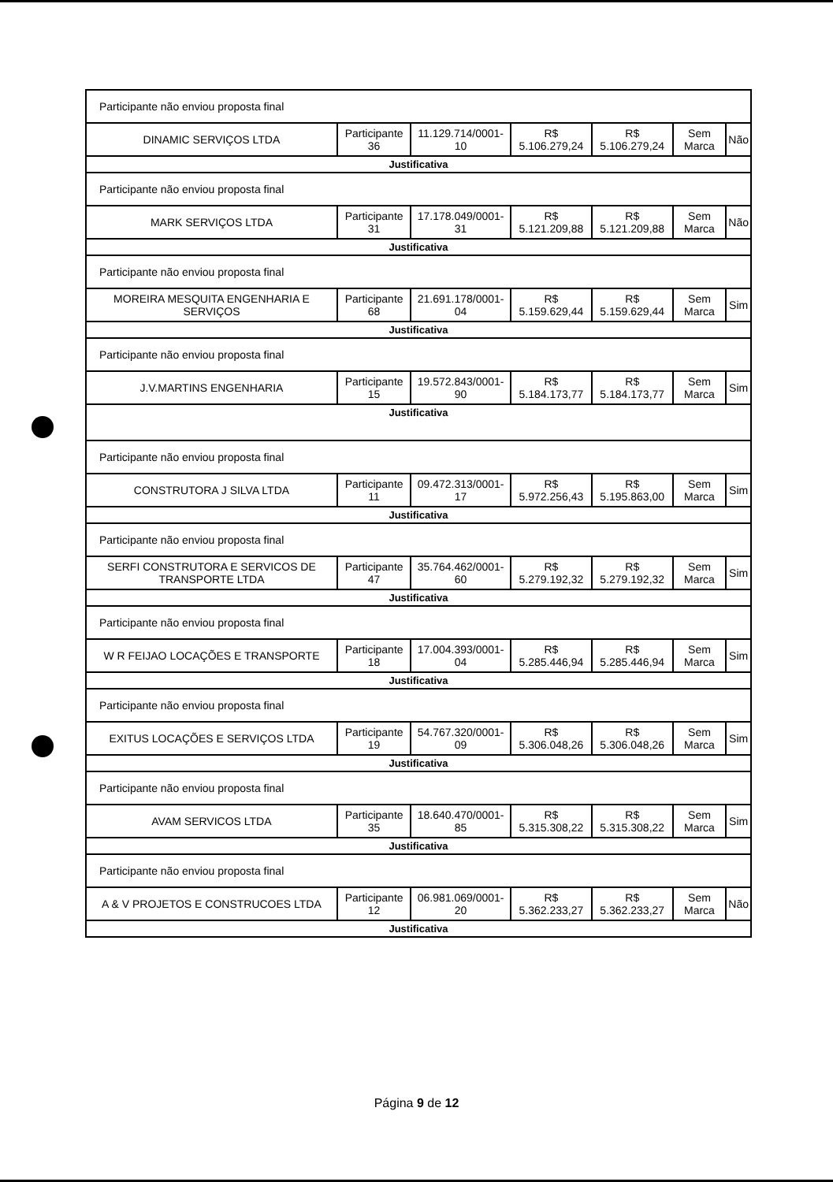| Participante não enviou proposta final | | | | | | |
| DINAMIC SERVIÇOS LTDA | Participante 36 | 11.129.714/0001-10 | R$ 5.106.279,24 | R$ 5.106.279,24 | Sem Marca | Não |
| Justificativa | | | | | | |
| Participante não enviou proposta final | | | | | | |
| MARK SERVIÇOS LTDA | Participante 31 | 17.178.049/0001-31 | R$ 5.121.209,88 | R$ 5.121.209,88 | Sem Marca | Não |
| Justificativa | | | | | | |
| Participante não enviou proposta final | | | | | | |
| MOREIRA MESQUITA ENGENHARIA E SERVIÇOS | Participante 68 | 21.691.178/0001-04 | R$ 5.159.629,44 | R$ 5.159.629,44 | Sem Marca | Sim |
| Justificativa | | | | | | |
| Participante não enviou proposta final | | | | | | |
| J.V.MARTINS ENGENHARIA | Participante 15 | 19.572.843/0001-90 | R$ 5.184.173,77 | R$ 5.184.173,77 | Sem Marca | Sim |
| Justificativa | | | | | | |
| Participante não enviou proposta final | | | | | | |
| CONSTRUTORA J SILVA LTDA | Participante 11 | 09.472.313/0001-17 | R$ 5.972.256,43 | R$ 5.195.863,00 | Sem Marca | Sim |
| Justificativa | | | | | | |
| Participante não enviou proposta final | | | | | | |
| SERFI CONSTRUTORA E SERVICOS DE TRANSPORTE LTDA | Participante 47 | 35.764.462/0001-60 | R$ 5.279.192,32 | R$ 5.279.192,32 | Sem Marca | Sim |
| Justificativa | | | | | | |
| Participante não enviou proposta final | | | | | | |
| W R FEIJAO LOCAÇÕES E TRANSPORTE | Participante 18 | 17.004.393/0001-04 | R$ 5.285.446,94 | R$ 5.285.446,94 | Sem Marca | Sim |
| Justificativa | | | | | | |
| Participante não enviou proposta final | | | | | | |
| EXITUS LOCAÇÕES E SERVIÇOS LTDA | Participante 19 | 54.767.320/0001-09 | R$ 5.306.048,26 | R$ 5.306.048,26 | Sem Marca | Sim |
| Justificativa | | | | | | |
| Participante não enviou proposta final | | | | | | |
| AVAM SERVICOS LTDA | Participante 35 | 18.640.470/0001-85 | R$ 5.315.308,22 | R$ 5.315.308,22 | Sem Marca | Sim |
| Justificativa | | | | | | |
| Participante não enviou proposta final | | | | | | |
| A & V PROJETOS E CONSTRUCOES LTDA | Participante 12 | 06.981.069/0001-20 | R$ 5.362.233,27 | R$ 5.362.233,27 | Sem Marca | Não |
| Justificativa | | | | | | |
Página 9 de 12